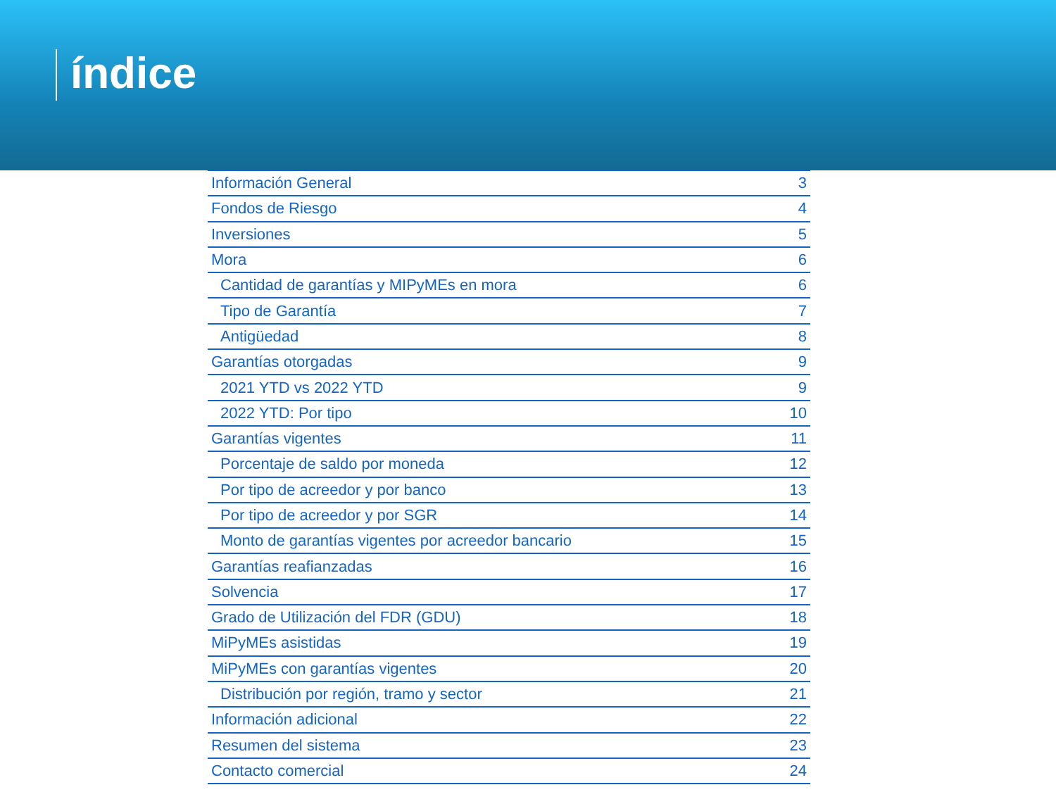índice
| Información General | 3 |
| Fondos de Riesgo | 4 |
| Inversiones | 5 |
| Mora | 6 |
| Cantidad de garantías y MIPyMEs en mora | 6 |
| Tipo de Garantía | 7 |
| Antigüedad | 8 |
| Garantías otorgadas | 9 |
| 2021 YTD vs 2022 YTD | 9 |
| 2022 YTD: Por tipo | 10 |
| Garantías vigentes | 11 |
| Porcentaje de saldo por moneda | 12 |
| Por tipo de acreedor y por banco | 13 |
| Por tipo de acreedor y por SGR | 14 |
| Monto de garantías vigentes por acreedor bancario | 15 |
| Garantías reafianzadas | 16 |
| Solvencia | 17 |
| Grado de Utilización del FDR (GDU) | 18 |
| MiPyMEs asistidas | 19 |
| MiPyMEs con garantías vigentes | 20 |
| Distribución por región, tramo y sector | 21 |
| Información adicional | 22 |
| Resumen del sistema | 23 |
| Contacto comercial | 24 |